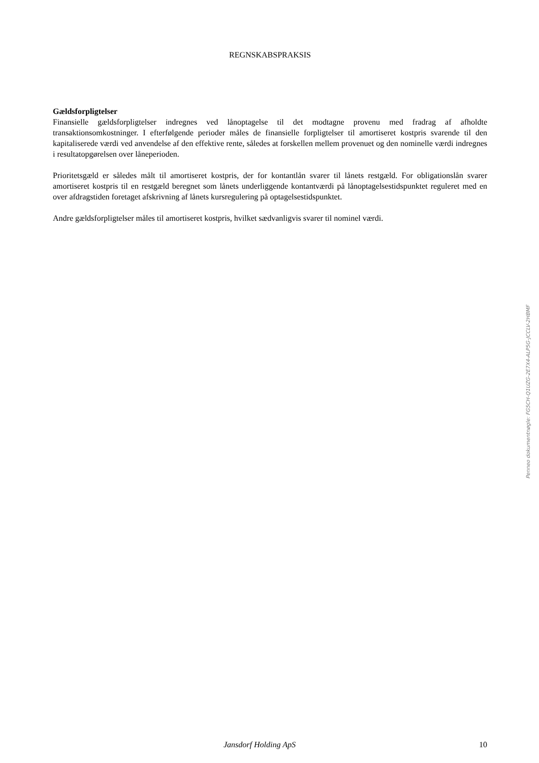REGNSKABSPRAKSIS
Gældsforpligtelser
Finansielle gældsforpligtelser indregnes ved lånoptagelse til det modtagne provenu med fradrag af afholdte transaktionsomkostninger. I efterfølgende perioder måles de finansielle forpligtelser til amortiseret kostpris svarende til den kapitaliserede værdi ved anvendelse af den effektive rente, således at forskellen mellem provenuet og den nominelle værdi indregnes i resultatopgørelsen over låneperioden.
Prioritetsgæld er således målt til amortiseret kostpris, der for kontantlån svarer til lånets restgæld. For obligationslån svarer amortiseret kostpris til en restgæld beregnet som lånets underliggende kontantværdi på lånoptagelsestidspunktet reguleret med en over afdragstiden foretaget afskrivning af lånets kursregulering på optagelsestidspunktet.
Andre gældsforpligtelser måles til amortiseret kostpris, hvilket sædvanligvis svarer til nominel værdi.
Penneo dokumentnøgle: FG5CH-Q1UZG-2E7X4-ALP5G-JCCLV-2HBMF
Jansdorf Holding ApS 10